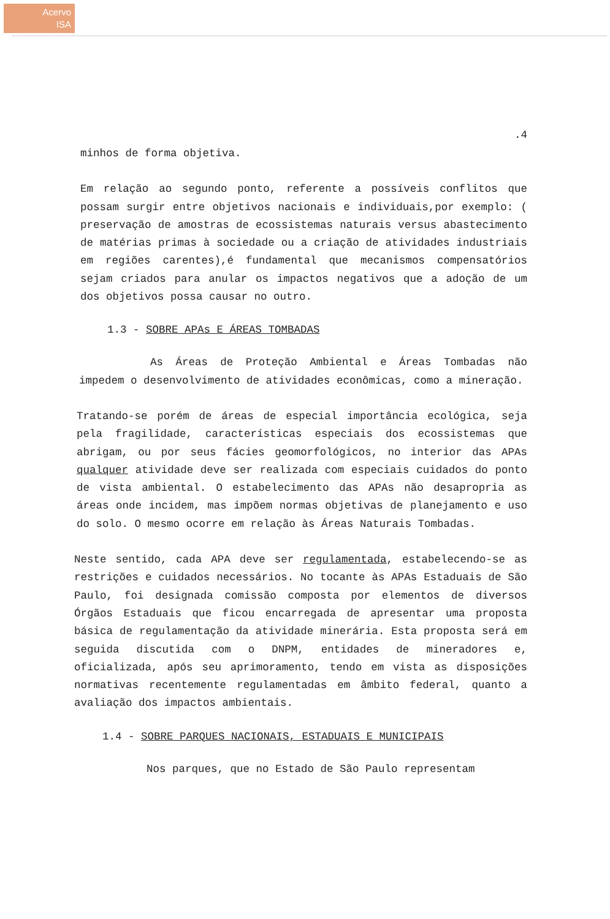Acervo
ISA
.4
minhos de forma objetiva.
Em relação ao segundo ponto, referente a possíveis conflitos que possam surgir entre objetivos nacionais e individuais,por exemplo: ( preservação de amostras de ecossistemas naturais versus abastecimento de matérias primas à sociedade ou a criação de atividades industriais em regiões carentes),é fundamental que mecanismos compensatórios sejam criados para anular os impactos negativos que a adoção de um dos objetivos possa causar no outro.
1.3 - SOBRE APAs E ÁREAS TOMBADAS
As Áreas de Proteção Ambiental e Áreas Tombadas não impedem o desenvolvimento de atividades econômicas, como a mineração.
Tratando-se porém de áreas de especial importância ecológica, seja pela fragilidade, características especiais dos ecossistemas que abrigam, ou por seus fácies geomorfológicos, no interior das APAs qualquer atividade deve ser realizada com especiais cuidados do ponto de vista ambiental. O estabelecimento das APAs não desapropria as áreas onde incidem, mas impõem normas objetivas de planejamento e uso do solo. O mesmo ocorre em relação às Áreas Naturais Tombadas.
Neste sentido, cada APA deve ser regulamentada, estabelecendo-se as restrições e cuidados necessários. No tocante às APAs Estaduais de São Paulo, foi designada comissão composta por elementos de diversos Órgãos Estaduais que ficou encarregada de apresentar uma proposta básica de regulamentação da atividade minerária. Esta proposta será em seguida discutida com o DNPM, entidades de mineradores e, oficializada, após seu aprimoramento, tendo em vista as disposições normativas recentemente regulamentadas em âmbito federal, quanto a avaliação dos impactos ambientais.
1.4 - SOBRE PARQUES NACIONAIS, ESTADUAIS E MUNICIPAIS
Nos parques, que no Estado de São Paulo representam